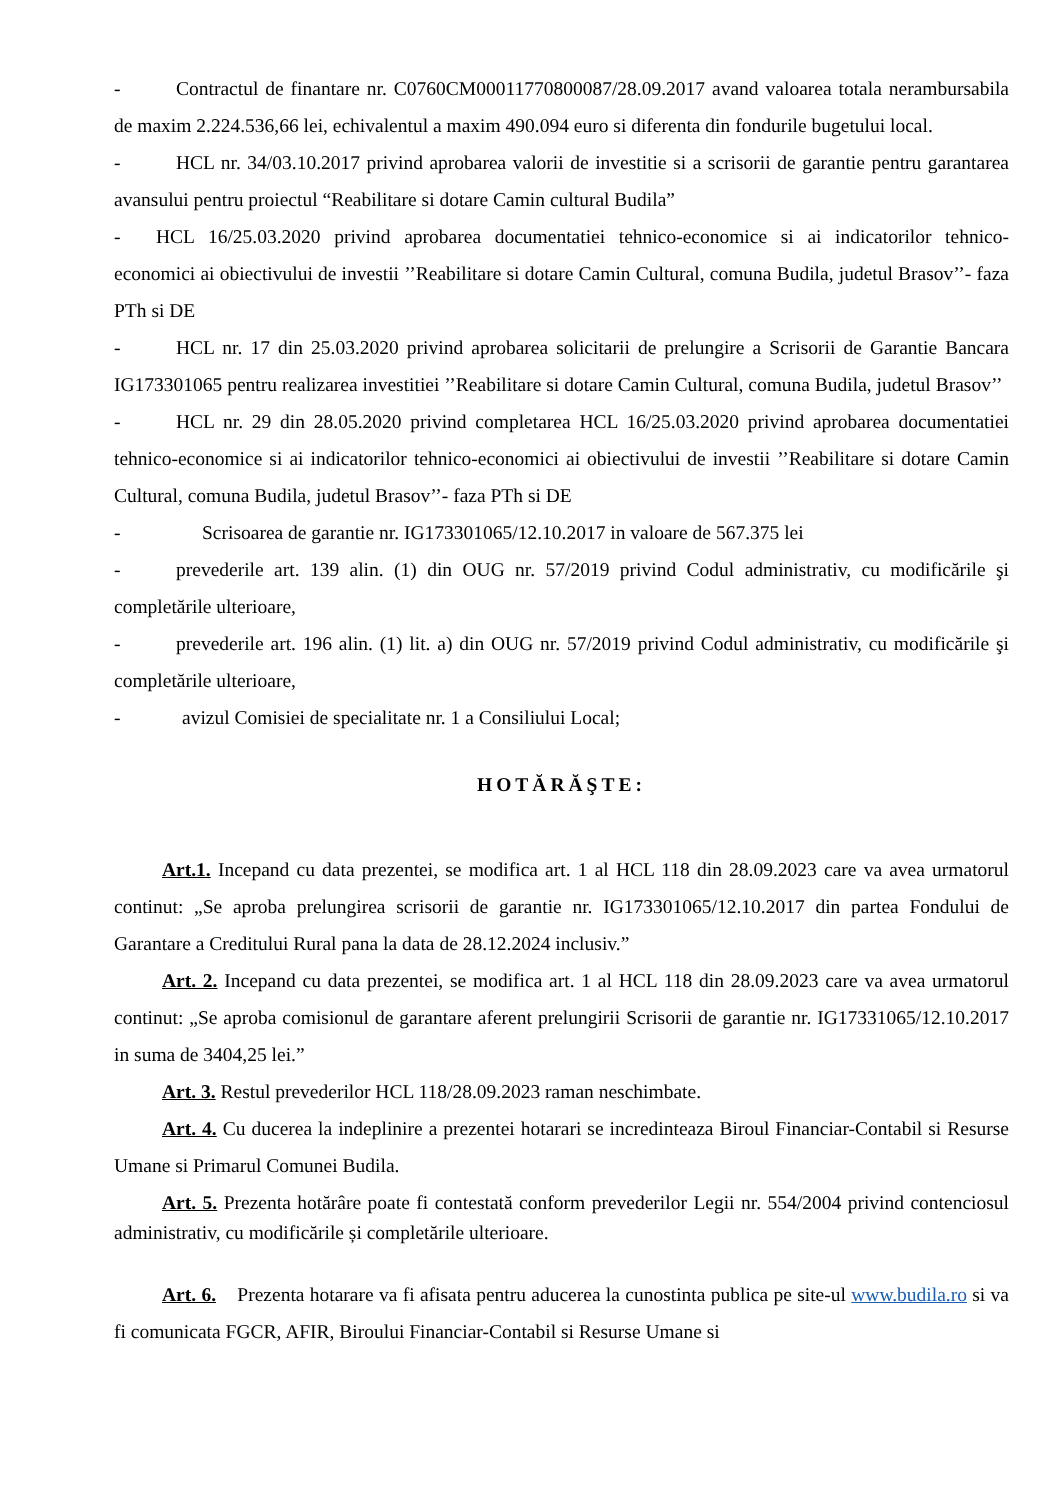- Contractul de finantare nr. C0760CM00011770800087/28.09.2017 avand valoarea totala nerambursabila de maxim 2.224.536,66 lei, echivalentul a maxim 490.094 euro si diferenta din fondurile bugetului local.
- HCL nr. 34/03.10.2017 privind aprobarea valorii de investitie si a scrisorii de garantie pentru garantarea avansului pentru proiectul “Reabilitare si dotare Camin cultural Budila”
- HCL 16/25.03.2020 privind aprobarea documentatiei tehnico-economice si ai indicatorilor tehnico-economici ai obiectivului de investii ’’Reabilitare si dotare Camin Cultural, comuna Budila, judetul Brasov’’- faza PTh si DE
- HCL nr. 17 din 25.03.2020 privind aprobarea solicitarii de prelungire a Scrisorii de Garantie Bancara IG173301065 pentru realizarea investitiei ’’Reabilitare si dotare Camin Cultural, comuna Budila, judetul Brasov’’
- HCL nr. 29 din 28.05.2020 privind completarea HCL 16/25.03.2020 privind aprobarea documentatiei tehnico-economice si ai indicatorilor tehnico-economici ai obiectivului de investii ’’Reabilitare si dotare Camin Cultural, comuna Budila, judetul Brasov’’- faza PTh si DE
- Scrisoarea de garantie nr. IG173301065/12.10.2017 in valoare de 567.375 lei
- prevederile art. 139 alin. (1) din OUG nr. 57/2019 privind Codul administrativ, cu modificările şi completările ulterioare,
- prevederile art. 196 alin. (1) lit. a) din OUG nr. 57/2019 privind Codul administrativ, cu modificările şi completările ulterioare,
- avizul Comisiei de specialitate nr. 1 a Consiliului Local;
HOTĂRĂŞTE:
Art.1. Incepand cu data prezentei, se modifica art. 1 al HCL 118 din 28.09.2023 care va avea urmatorul continut: „Se aproba prelungirea scrisorii de garantie nr. IG173301065/12.10.2017 din partea Fondului de Garantare a Creditului Rural pana la data de 28.12.2024 inclusiv.”
Art. 2. Incepand cu data prezentei, se modifica art. 1 al HCL 118 din 28.09.2023 care va avea urmatorul continut: „Se aproba comisionul de garantare aferent prelungirii Scrisorii de garantie nr. IG17331065/12.10.2017 in suma de 3404,25 lei.”
Art. 3. Restul prevederilor HCL 118/28.09.2023 raman neschimbate.
Art. 4. Cu ducerea la indeplinire a prezentei hotarari se incredinteaza Biroul Financiar-Contabil si Resurse Umane si Primarul Comunei Budila.
Art. 5. Prezenta hotărâre poate fi contestată conform prevederilor Legii nr. 554/2004 privind contenciosul administrativ, cu modificările și completările ulterioare.
Art. 6. Prezenta hotarare va fi afisata pentru aducerea la cunostinta publica pe site-ul www.budila.ro si va fi comunicata FGCR, AFIR, Biroului Financiar-Contabil si Resurse Umane si